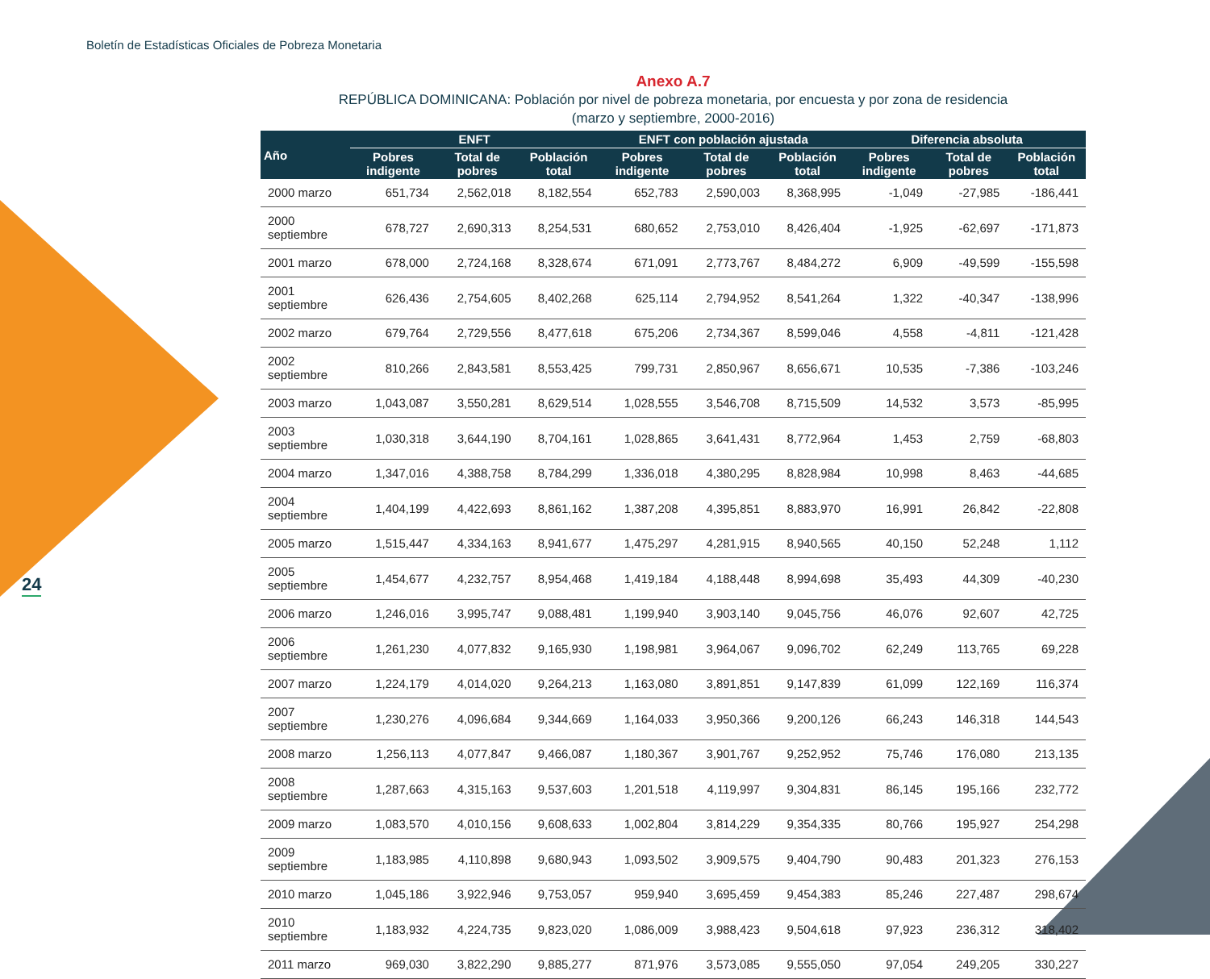Boletín de Estadísticas Oficiales de Pobreza Monetaria
24
Anexo A.7
REPÚBLICA DOMINICANA: Población por nivel de pobreza monetaria, por encuesta y por zona de residencia
(marzo y septiembre, 2000-2016)
| Año | ENFT | | | ENFT con población ajustada | | | Diferencia absoluta | | |
| --- | --- | --- | --- | --- | --- | --- | --- | --- | --- |
| | Pobres indigente | Total de pobres | Población total | Pobres indigente | Total de pobres | Población total | Pobres indigente | Total de pobres | Población total |
| 2000 marzo | 651,734 | 2,562,018 | 8,182,554 | 652,783 | 2,590,003 | 8,368,995 | -1,049 | -27,985 | -186,441 |
| 2000 septiembre | 678,727 | 2,690,313 | 8,254,531 | 680,652 | 2,753,010 | 8,426,404 | -1,925 | -62,697 | -171,873 |
| 2001 marzo | 678,000 | 2,724,168 | 8,328,674 | 671,091 | 2,773,767 | 8,484,272 | 6,909 | -49,599 | -155,598 |
| 2001 septiembre | 626,436 | 2,754,605 | 8,402,268 | 625,114 | 2,794,952 | 8,541,264 | 1,322 | -40,347 | -138,996 |
| 2002 marzo | 679,764 | 2,729,556 | 8,477,618 | 675,206 | 2,734,367 | 8,599,046 | 4,558 | -4,811 | -121,428 |
| 2002 septiembre | 810,266 | 2,843,581 | 8,553,425 | 799,731 | 2,850,967 | 8,656,671 | 10,535 | -7,386 | -103,246 |
| 2003 marzo | 1,043,087 | 3,550,281 | 8,629,514 | 1,028,555 | 3,546,708 | 8,715,509 | 14,532 | 3,573 | -85,995 |
| 2003 septiembre | 1,030,318 | 3,644,190 | 8,704,161 | 1,028,865 | 3,641,431 | 8,772,964 | 1,453 | 2,759 | -68,803 |
| 2004 marzo | 1,347,016 | 4,388,758 | 8,784,299 | 1,336,018 | 4,380,295 | 8,828,984 | 10,998 | 8,463 | -44,685 |
| 2004 septiembre | 1,404,199 | 4,422,693 | 8,861,162 | 1,387,208 | 4,395,851 | 8,883,970 | 16,991 | 26,842 | -22,808 |
| 2005 marzo | 1,515,447 | 4,334,163 | 8,941,677 | 1,475,297 | 4,281,915 | 8,940,565 | 40,150 | 52,248 | 1,112 |
| 2005 septiembre | 1,454,677 | 4,232,757 | 8,954,468 | 1,419,184 | 4,188,448 | 8,994,698 | 35,493 | 44,309 | -40,230 |
| 2006 marzo | 1,246,016 | 3,995,747 | 9,088,481 | 1,199,940 | 3,903,140 | 9,045,756 | 46,076 | 92,607 | 42,725 |
| 2006 septiembre | 1,261,230 | 4,077,832 | 9,165,930 | 1,198,981 | 3,964,067 | 9,096,702 | 62,249 | 113,765 | 69,228 |
| 2007 marzo | 1,224,179 | 4,014,020 | 9,264,213 | 1,163,080 | 3,891,851 | 9,147,839 | 61,099 | 122,169 | 116,374 |
| 2007 septiembre | 1,230,276 | 4,096,684 | 9,344,669 | 1,164,033 | 3,950,366 | 9,200,126 | 66,243 | 146,318 | 144,543 |
| 2008 marzo | 1,256,113 | 4,077,847 | 9,466,087 | 1,180,367 | 3,901,767 | 9,252,952 | 75,746 | 176,080 | 213,135 |
| 2008 septiembre | 1,287,663 | 4,315,163 | 9,537,603 | 1,201,518 | 4,119,997 | 9,304,831 | 86,145 | 195,166 | 232,772 |
| 2009 marzo | 1,083,570 | 4,010,156 | 9,608,633 | 1,002,804 | 3,814,229 | 9,354,335 | 80,766 | 195,927 | 254,298 |
| 2009 septiembre | 1,183,985 | 4,110,898 | 9,680,943 | 1,093,502 | 3,909,575 | 9,404,790 | 90,483 | 201,323 | 276,153 |
| 2010 marzo | 1,045,186 | 3,922,946 | 9,753,057 | 959,940 | 3,695,459 | 9,454,383 | 85,246 | 227,487 | 298,674 |
| 2010 septiembre | 1,183,932 | 4,224,735 | 9,823,020 | 1,086,009 | 3,988,423 | 9,504,618 | 97,923 | 236,312 | 318,402 |
| 2011 marzo | 969,030 | 3,822,290 | 9,885,277 | 871,976 | 3,573,085 | 9,555,050 | 97,054 | 249,205 | 330,227 |